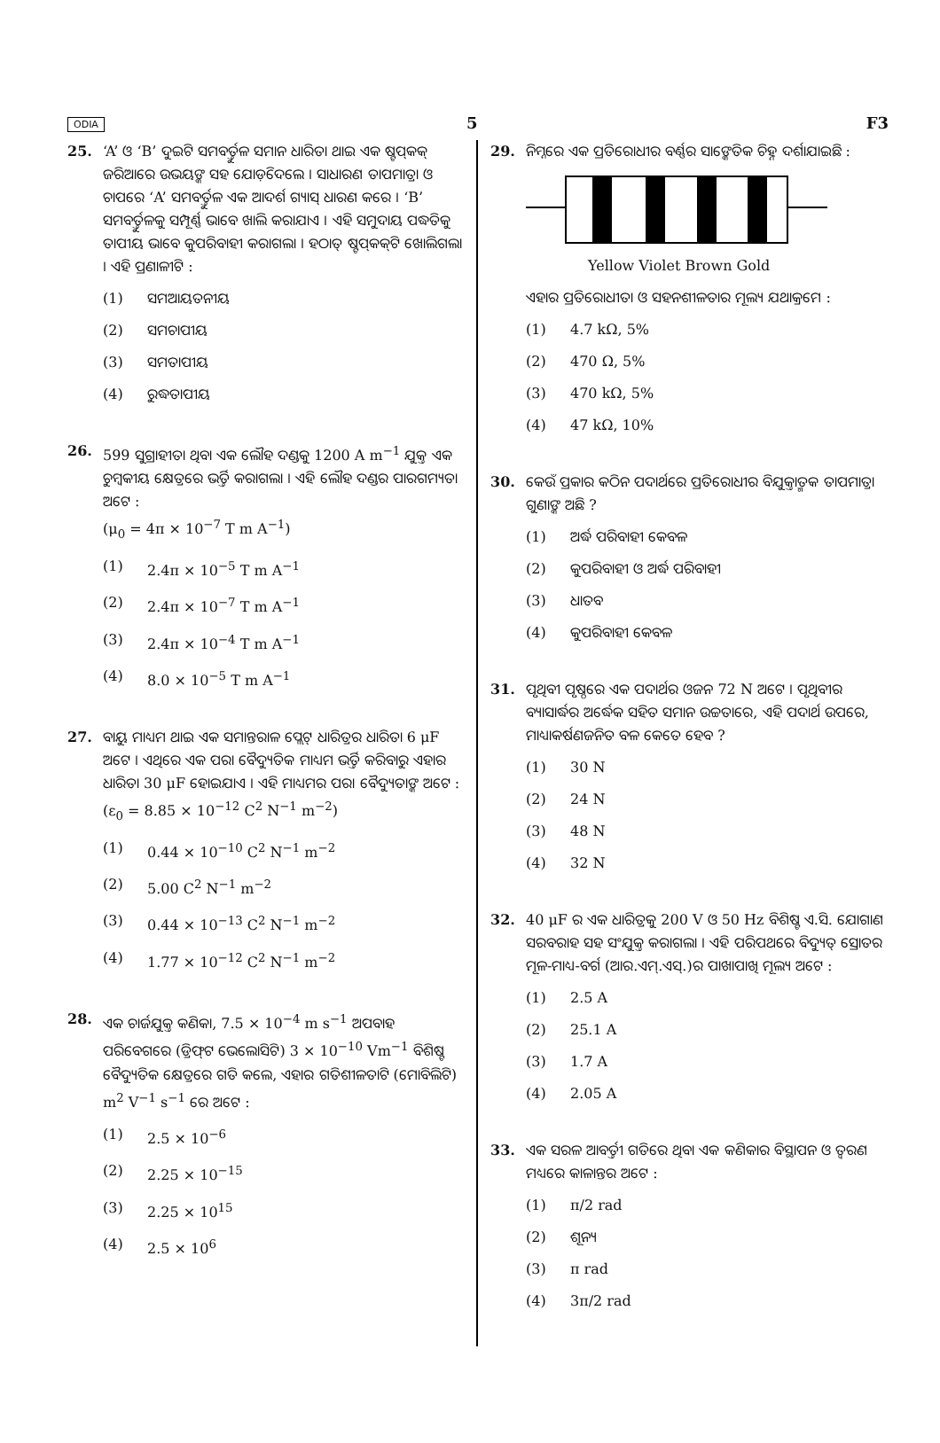ODIA 5 F3
25. ‘A’ ଓ ‘B’ ଦୁଇଟି ସମବର୍ତ୍ତୁଳ ସମାନ ଧାରିତା ଥାଇ ଏକ ଷ୍ଟପ୍‌କକ୍ ଜରିଆରେ ଉଭୟଙ୍କ ସହ ଯୋଡ଼ିଦେଲେ । ସାଧାରଣ ତାପମାତ୍ରା ଓ ଚାପରେ ‘A’ ସମବର୍ତ୍ତୁଳ ଏକ ଆଦର୍ଶ ଗ୍ୟାସ୍ ଧାରଣ କରେ । ‘B’ ସମବର୍ତ୍ତୁଳକୁ ସମ୍ପୂର୍ଣ୍ଣ ଭାବେ ଖାଲି କରାଯାଏ । ଏହି ସମୁଦାୟ ପଦ୍ଧତିକୁ ତାପୀୟ ଭାବେ କୁପରିବାହୀ କରାଗଲା । ହଠାତ୍ ଷ୍ଟପ୍‌କକ୍‌ଟି ଖୋଲିଗଲା । ଏହି ପ୍ରଣାଳୀଟି :
(1) ସମଆୟତନୀୟ
(2) ସମଚାପୀୟ
(3) ସମତାପୀୟ
(4) ରୁଦ୍ଧତାପୀୟ
26. 599 ସୁଗ୍ରାହୀତା ଥିବା ଏକ ଲୌହ ଦଣ୍ଡକୁ 1200 A m<sup>−1</sup> ଯୁକ୍ତ ଏକ ଚୁମ୍ବକୀୟ କ୍ଷେତ୍ରରେ ଭର୍ତ୍ତି କରାଗଲା । ଏହି ଲୌହ ଦଣ୍ଡର ପାରଗମ୍ୟତା ଅଟେ :
(μ<sub>0</sub> = 4π × 10<sup>−7</sup> T m A<sup>−1</sup>)
(1) 2.4π × 10<sup>−5</sup> T m A<sup>−1</sup>
(2) 2.4π × 10<sup>−7</sup> T m A<sup>−1</sup>
(3) 2.4π × 10<sup>−4</sup> T m A<sup>−1</sup>
(4) 8.0 × 10<sup>−5</sup> T m A<sup>−1</sup>
27. ବାୟୁ ମାଧ୍ୟମ ଥାଇ ଏକ ସମାନ୍ତରାଳ ପ୍ଲେଟ୍ ଧାରିତ୍ରର ଧାରିତା 6 μF ଅଟେ । ଏଥିରେ ଏକ ପରା ବୈଦ୍ୟୁତିକ ମାଧ୍ୟମ ଭର୍ତ୍ତି କରିବାରୁ ଏହାର ଧାରିତା 30 μF ହୋଇଯାଏ । ଏହି ମାଧ୍ୟମର ପରା ବୈଦ୍ୟୁତାଙ୍କ ଅଟେ :
(ε<sub>0</sub> = 8.85 × 10<sup>−12</sup> C<sup>2</sup> N<sup>−1</sup> m<sup>−2</sup>)
(1) 0.44 × 10<sup>−10</sup> C<sup>2</sup> N<sup>−1</sup> m<sup>−2</sup>
(2) 5.00 C<sup>2</sup> N<sup>−1</sup> m<sup>−2</sup>
(3) 0.44 × 10<sup>−13</sup> C<sup>2</sup> N<sup>−1</sup> m<sup>−2</sup>
(4) 1.77 × 10<sup>−12</sup> C<sup>2</sup> N<sup>−1</sup> m<sup>−2</sup>
28. ଏକ ଚାର୍ଜଯୁକ୍ତ କଣିକା, 7.5 × 10<sup>−4</sup> m s<sup>−1</sup> ଅପବାହ ପରିବେଗରେ (ଡ୍ରିଫ୍‌ଟ ଭେଲୋସିଟି) 3 × 10<sup>−10</sup> Vm<sup>−1</sup> ବିଶିଷ୍ଟ ବୈଦ୍ୟୁତିକ କ୍ଷେତ୍ରରେ ଗତି କଲେ, ଏହାର ଗତିଶୀଳତାଟି (ମୋବିଲିଟି) m<sup>2</sup> V<sup>−1</sup> s<sup>−1</sup> ରେ ଅଟେ :
(1) 2.5 × 10<sup>−6</sup>
(2) 2.25 × 10<sup>−15</sup>
(3) 2.25 × 10<sup>15</sup>
(4) 2.5 × 10<sup>6</sup>
29. ନିମ୍ନରେ ଏକ ପ୍ରତିରୋଧୀର ବର୍ଣ୍ଣର ସାଙ୍କେତିକ ଚିହ୍ନ ଦର୍ଶାଯାଇଛି :
Yellow Violet Brown Gold
ଏହାର ପ୍ରତିରୋଧୀତା ଓ ସହନଶୀଳତାର ମୂଲ୍ୟ ଯଥାକ୍ରମେ :
(1) 4.7 kΩ, 5%
(2) 470 Ω, 5%
(3) 470 kΩ, 5%
(4) 47 kΩ, 10%
30. କେଉଁ ପ୍ରକାର କଠିନ ପଦାର୍ଥରେ ପ୍ରତିରୋଧୀର ବିଯୁକ୍ତାତ୍ମକ ତାପମାତ୍ରା ଗୁଣାଙ୍କ ଅଛି ?
(1) ଅର୍ଦ୍ଧ ପରିବାହୀ କେବଳ
(2) କୁପରିବାହୀ ଓ ଅର୍ଦ୍ଧ ପରିବାହୀ
(3) ଧାତବ
(4) କୁପରିବାହୀ କେବଳ
31. ପୃଥିବୀ ପୃଷ୍ଠରେ ଏକ ପଦାର୍ଥର ଓଜନ 72 N ଅଟେ । ପୃଥିବୀର ବ୍ୟାସାର୍ଦ୍ଧର ଅର୍ଦ୍ଧେକ ସହିତ ସମାନ ଉଚ୍ଚତାରେ, ଏହି ପଦାର୍ଥ ଉପରେ, ମାଧ୍ୟାକର୍ଷଣଜନିତ ବଳ କେତେ ହେବ ?
(1) 30 N
(2) 24 N
(3) 48 N
(4) 32 N
32. 40 μF ର ଏକ ଧାରିତ୍ରକୁ 200 V ଓ 50 Hz ବିଶିଷ୍ଟ ଏ.ସି. ଯୋଗାଣ ସରବରାହ ସହ ସଂଯୁକ୍ତ କରାଗଲା । ଏହି ପରିପଥରେ ବିଦ୍ୟୁତ୍ ସ୍ରୋତର ମୂଳ-ମାଧ୍ୟ-ବର୍ଗ (ଆର.ଏମ୍.ଏସ୍.)ର ପାଖାପାଖି ମୂଲ୍ୟ ଅଟେ :
(1) 2.5 A
(2) 25.1 A
(3) 1.7 A
(4) 2.05 A
33. ଏକ ସରଳ ଆବର୍ତ୍ତୀ ଗତିରେ ଥିବା ଏକ କଣିକାର ବିସ୍ଥାପନ ଓ ତ୍ୱରଣ ମଧ୍ୟରେ କାଳାନ୍ତର ଅଟେ :
(1) π/2 rad
(2) ଶୂନ୍ୟ
(3) π rad
(4) 3π/2 rad